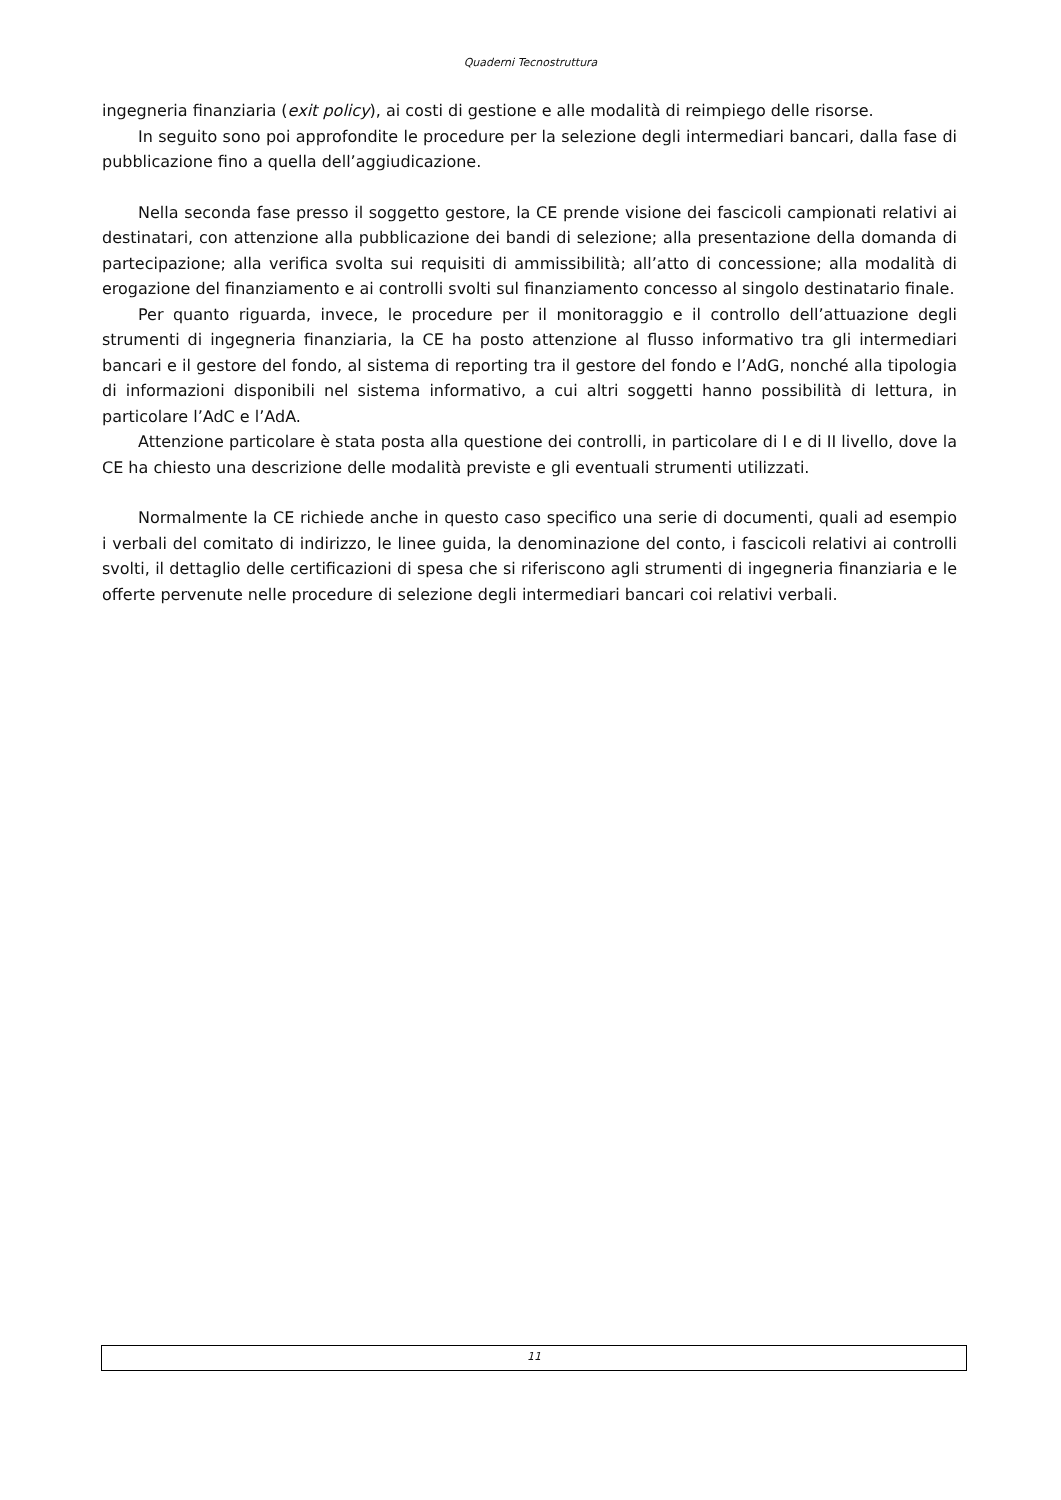Quaderni Tecnostruttura
ingegneria finanziaria (exit policy), ai costi di gestione e alle modalità di reimpiego delle risorse.
In seguito sono poi approfondite le procedure per la selezione degli intermediari bancari, dalla fase di pubblicazione fino a quella dell’aggiudicazione.
Nella seconda fase presso il soggetto gestore, la CE prende visione dei fascicoli campionati relativi ai destinatari, con attenzione alla pubblicazione dei bandi di selezione; alla presentazione della domanda di partecipazione; alla verifica svolta sui requisiti di ammissibilità; all’atto di concessione; alla modalità di erogazione del finanziamento e ai controlli svolti sul finanziamento concesso al singolo destinatario finale.
Per quanto riguarda, invece, le procedure per il monitoraggio e il controllo dell’attuazione degli strumenti di ingegneria finanziaria, la CE ha posto attenzione al flusso informativo tra gli intermediari bancari e il gestore del fondo, al sistema di reporting tra il gestore del fondo e l’AdG, nonché alla tipologia di informazioni disponibili nel sistema informativo, a cui altri soggetti hanno possibilità di lettura, in particolare l’AdC e l’AdA.
Attenzione particolare è stata posta alla questione dei controlli, in particolare di I e di II livello, dove la CE ha chiesto una descrizione delle modalità previste e gli eventuali strumenti utilizzati.
Normalmente la CE richiede anche in questo caso specifico una serie di documenti, quali ad esempio i verbali del comitato di indirizzo, le linee guida, la denominazione del conto, i fascicoli relativi ai controlli svolti, il dettaglio delle certificazioni di spesa che si riferiscono agli strumenti di ingegneria finanziaria e le offerte pervenute nelle procedure di selezione degli intermediari bancari coi relativi verbali.
11